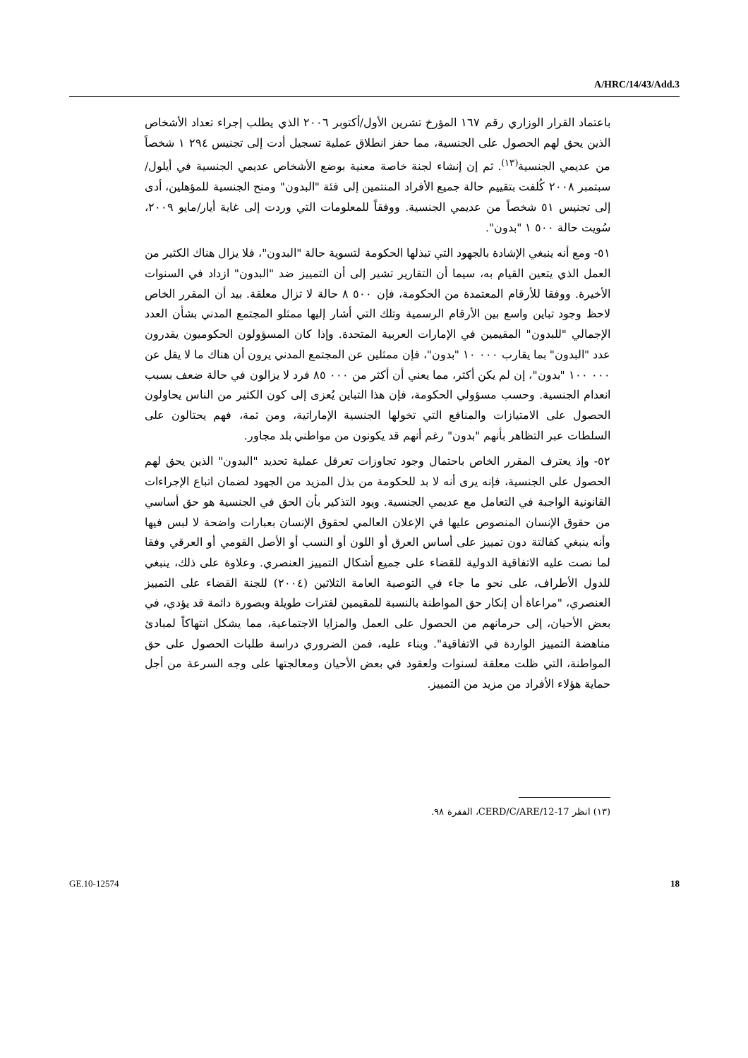A/HRC/14/43/Add.3
باعتماد القرار الوزاري رقم ١٦٧ المؤرخ تشرين الأول/أكتوبر ٢٠٠٦ الذي يطلب إجراء تعداد الأشخاص الذين يحق لهم الحصول على الجنسية، مما حفز انطلاق عملية تسجيل أدت إلى تجنيس ٢٩٤ ١ شخصاً من عديمي الجنسية<sup>(١٣)</sup>. ثم إن إنشاء لجنة خاصة معنية بوضع الأشخاص عديمي الجنسية في أيلول/سبتمبر ٢٠٠٨ كُلفت بتقييم حالة جميع الأفراد المنتمين إلى فئة "البدون" ومنح الجنسية للمؤهلين، أدى إلى تجنيس ٥١ شخصاً من عديمي الجنسية. ووفقاً للمعلومات التي وردت إلى غاية أيار/مايو ٢٠٠٩، سُويت حالة ٥٠٠ ١ "بدون".
٥١- ومع أنه ينبغي الإشادة بالجهود التي تبذلها الحكومة لتسوية حالة "البدون"، فلا يزال هناك الكثير من العمل الذي يتعين القيام به، سيما أن التقارير تشير إلى أن التمييز ضد "البدون" ازداد في السنوات الأخيرة. ووفقا للأرقام المعتمدة من الحكومة، فإن ٥٠٠ ٨ حالة لا تزال معلقة. بيد أن المقرر الخاص لاحظ وجود تباين واسع بين الأرقام الرسمية وتلك التي أشار إليها ممثلو المجتمع المدني بشأن العدد الإجمالي "للبدون" المقيمين في الإمارات العربية المتحدة. وإذا كان المسؤولون الحكوميون يقدرون عدد "البدون" بما يقارب ٠٠٠ ١٠ "بدون"، فإن ممثلين عن المجتمع المدني يرون أن هناك ما لا يقل عن ٠٠٠ ١٠٠ "بدون"، إن لم يكن أكثر، مما يعني أن أكثر من ٠٠٠ ٨٥ فرد لا يزالون في حالة ضعف بسبب انعدام الجنسية. وحسب مسؤولي الحكومة، فإن هذا التباين يُعزى إلى كون الكثير من الناس يحاولون الحصول على الامتيازات والمنافع التي تخولها الجنسية الإماراتية، ومن ثمة، فهم يحتالون على السلطات عبر التظاهر بأنهم "بدون" رغم أنهم قد يكونون من مواطني بلد مجاور.
٥٢- وإذ يعترف المقرر الخاص باحتمال وجود تجاوزات تعرقل عملية تحديد "البدون" الذين يحق لهم الحصول على الجنسية، فإنه يرى أنه لا بد للحكومة من بذل المزيد من الجهود لضمان اتباع الإجراءات القانونية الواجبة في التعامل مع عديمي الجنسية. ويود التذكير بأن الحق في الجنسية هو حق أساسي من حقوق الإنسان المنصوص عليها في الإعلان العالمي لحقوق الإنسان بعبارات واضحة لا لبس فيها وأنه ينبغي كفالتة دون تمييز على أساس العرق أو اللون أو النسب أو الأصل القومي أو العرقي وفقا لما نصت عليه الاتفاقية الدولية للقضاء على جميع أشكال التمييز العنصري. وعلاوة على ذلك، ينبغي للدول الأطراف، على نحو ما جاء في التوصية العامة الثلاثين (٢٠٠٤) للجنة القضاء على التمييز العنصري، "مراعاة أن إنكار حق المواطنة بالنسبة للمقيمين لفترات طويلة وبصورة دائمة قد يؤدي، في بعض الأحيان، إلى حرمانهم من الحصول على العمل والمزايا الاجتماعية، مما يشكل انتهاكاً لمبادئ مناهضة التمييز الواردة في الاتفاقية". وبناء عليه، فمن الضروري دراسة طلبات الحصول على حق المواطنة، التي ظلت معلقة لسنوات ولعقود في بعض الأحيان ومعالجتها على وجه السرعة من أجل حماية هؤلاء الأفراد من مزيد من التمييز.
(١٣) انظر CERD/C/ARE/12-17، الفقرة ٩٨.
GE.10-12574 18